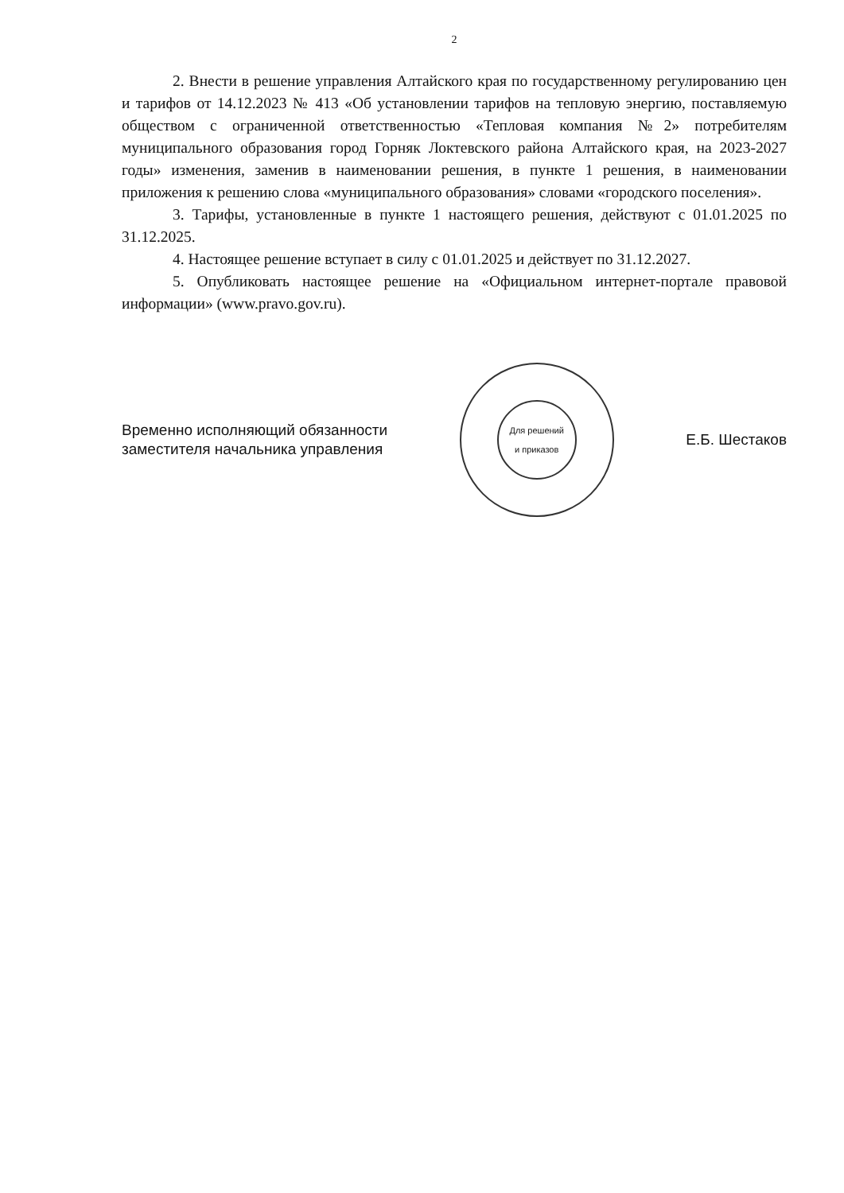2
2. Внести в решение управления Алтайского края по государственному регулированию цен и тарифов от 14.12.2023 № 413 «Об установлении тарифов на тепловую энергию, поставляемую обществом с ограниченной ответственностью «Тепловая компания №2» потребителям муниципального образования город Горняк Локтевского района Алтайского края, на 2023-2027 годы» изменения, заменив в наименовании решения, в пункте 1 решения, в наименовании приложения к решению слова «муниципального образования» словами «городского поселения».
3. Тарифы, установленные в пункте 1 настоящего решения, действуют с 01.01.2025 по 31.12.2025.
4. Настоящее решение вступает в силу с 01.01.2025 и действует по 31.12.2027.
5. Опубликовать настоящее решение на «Официальном интернет-портале правовой информации» (www.pravo.gov.ru).
Временно исполняющий обязанности
заместителя начальника управления
Для решений
и приказов
Е.Б. Шестаков